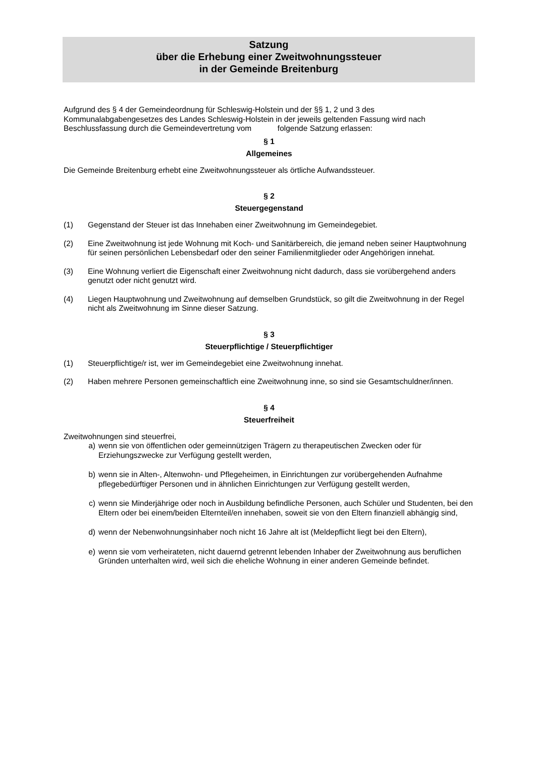Satzung
über die Erhebung einer Zweitwohnungssteuer
in der Gemeinde Breitenburg
Aufgrund des § 4 der Gemeindeordnung für Schleswig-Holstein und der §§ 1, 2 und 3 des Kommunalabgabengesetzes des Landes Schleswig-Holstein in der jeweils geltenden Fassung wird nach Beschlussfassung durch die Gemeindevertretung vom folgende Satzung erlassen:
§ 1
Allgemeines
Die Gemeinde Breitenburg erhebt eine Zweitwohnungssteuer als örtliche Aufwandssteuer.
§ 2
Steuergegenstand
(1) Gegenstand der Steuer ist das Innehaben einer Zweitwohnung im Gemeindegebiet.
(2) Eine Zweitwohnung ist jede Wohnung mit Koch- und Sanitärbereich, die jemand neben seiner Hauptwohnung für seinen persönlichen Lebensbedarf oder den seiner Familienmitglieder oder Angehörigen innehat.
(3) Eine Wohnung verliert die Eigenschaft einer Zweitwohnung nicht dadurch, dass sie vorübergehend anders genutzt oder nicht genutzt wird.
(4) Liegen Hauptwohnung und Zweitwohnung auf demselben Grundstück, so gilt die Zweitwohnung in der Regel nicht als Zweitwohnung im Sinne dieser Satzung.
§ 3
Steuerpflichtige / Steuerpflichtiger
(1) Steuerpflichtige/r ist, wer im Gemeindegebiet eine Zweitwohnung innehat.
(2) Haben mehrere Personen gemeinschaftlich eine Zweitwohnung inne, so sind sie Gesamtschuldner/innen.
§ 4
Steuerfreiheit
Zweitwohnungen sind steuerfrei,
a) wenn sie von öffentlichen oder gemeinnützigen Trägern zu therapeutischen Zwecken oder für Erziehungszwecke zur Verfügung gestellt werden,
b) wenn sie in Alten-, Altenwohn- und Pflegeheimen, in Einrichtungen zur vorübergehenden Aufnahme pflegebedürftiger Personen und in ähnlichen Einrichtungen zur Verfügung gestellt werden,
c) wenn sie Minderjährige oder noch in Ausbildung befindliche Personen, auch Schüler und Studenten, bei den Eltern oder bei einem/beiden Elternteil/en innehaben, soweit sie von den Eltern finanziell abhängig sind,
d) wenn der Nebenwohnungsinhaber noch nicht 16 Jahre alt ist (Meldepflicht liegt bei den Eltern),
e) wenn sie vom verheirateten, nicht dauernd getrennt lebenden Inhaber der Zweitwohnung aus beruflichen Gründen unterhalten wird, weil sich die eheliche Wohnung in einer anderen Gemeinde befindet.